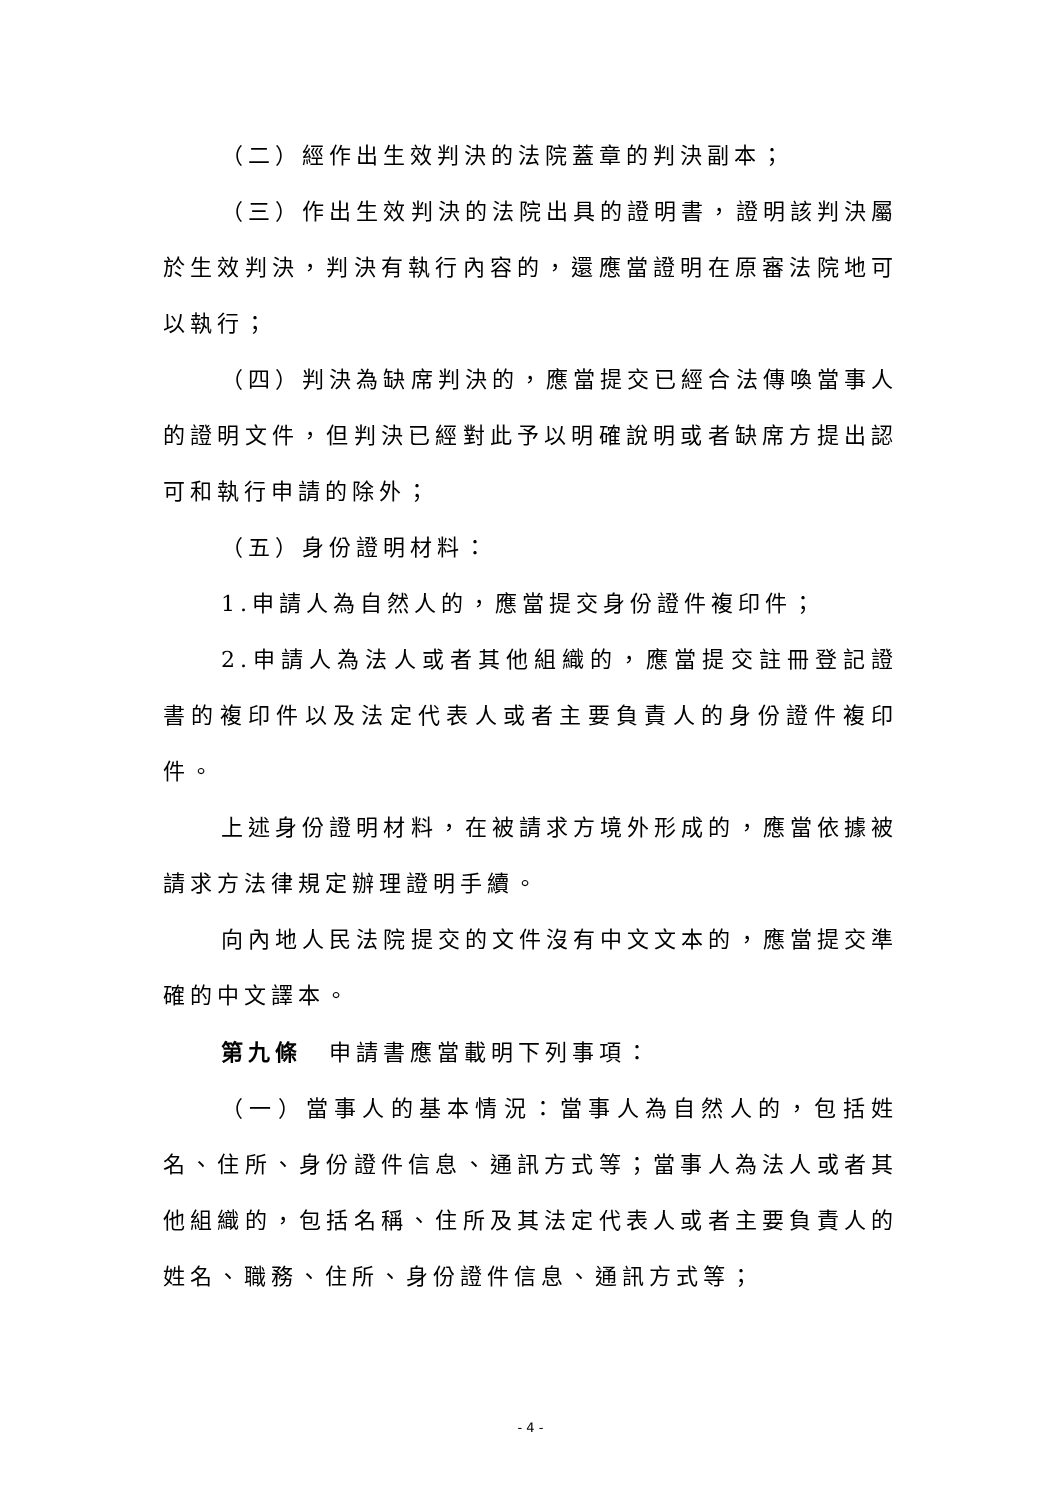（二）經作出生效判決的法院蓋章的判決副本；
（三）作出生效判決的法院出具的證明書，證明該判決屬於生效判決，判決有執行內容的，還應當證明在原審法院地可以執行；
（四）判決為缺席判決的，應當提交已經合法傳喚當事人的證明文件，但判決已經對此予以明確說明或者缺席方提出認可和執行申請的除外；
（五）身份證明材料：
1.申請人為自然人的，應當提交身份證件複印件；
2.申請人為法人或者其他組織的，應當提交註冊登記證書的複印件以及法定代表人或者主要負責人的身份證件複印件。
上述身份證明材料，在被請求方境外形成的，應當依據被請求方法律規定辦理證明手續。
向內地人民法院提交的文件沒有中文文本的，應當提交準確的中文譯本。
第九條　申請書應當載明下列事項：
（一）當事人的基本情況：當事人為自然人的，包括姓名、住所、身份證件信息、通訊方式等；當事人為法人或者其他組織的，包括名稱、住所及其法定代表人或者主要負責人的姓名、職務、住所、身份證件信息、通訊方式等；
- 4 -